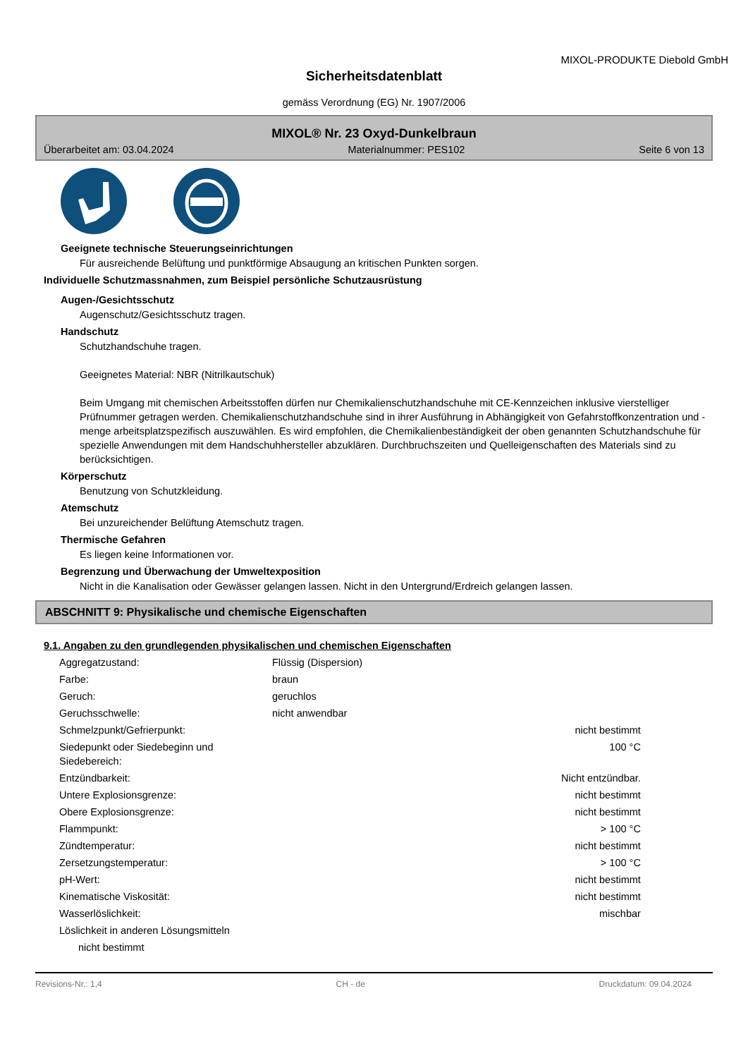MIXOL-PRODUKTE Diebold GmbH
Sicherheitsdatenblatt
gemäss Verordnung (EG) Nr. 1907/2006
MIXOL® Nr. 23 Oxyd-Dunkelbraun
Überarbeitet am: 03.04.2024 Materialnummer: PES102 Seite 6 von 13
Geeignete technische Steuerungseinrichtungen
Für ausreichende Belüftung und punktförmige Absaugung an kritischen Punkten sorgen.
Individuelle Schutzmassnahmen, zum Beispiel persönliche Schutzausrüstung
Augen-/Gesichtsschutz
Augenschutz/Gesichtsschutz tragen.
Handschutz
Schutzhandschuhe tragen.
Geeignetes Material: NBR (Nitrilkautschuk)
Beim Umgang mit chemischen Arbeitsstoffen dürfen nur Chemikalienschutzhandschuhe mit CE-Kennzeichen inklusive vierstelliger Prüfnummer getragen werden. Chemikalienschutzhandschuhe sind in ihrer Ausführung in Abhängigkeit von Gefahrstoffkonzentration und -menge arbeitsplatzspezifisch auszuwählen. Es wird empfohlen, die Chemikalienbeständigkeit der oben genannten Schutzhandschuhe für spezielle Anwendungen mit dem Handschuhhersteller abzuklären. Durchbruchszeiten und Quelleigenschaften des Materials sind zu berücksichtigen.
Körperschutz
Benutzung von Schutzkleidung.
Atemschutz
Bei unzureichender Belüftung Atemschutz tragen.
Thermische Gefahren
Es liegen keine Informationen vor.
Begrenzung und Überwachung der Umweltexposition
Nicht in die Kanalisation oder Gewässer gelangen lassen. Nicht in den Untergrund/Erdreich gelangen lassen.
ABSCHNITT 9: Physikalische und chemische Eigenschaften
9.1. Angaben zu den grundlegenden physikalischen und chemischen Eigenschaften
| Aggregatzustand: | Flüssig (Dispersion) | |
| Farbe: | braun | |
| Geruch: | geruchlos | |
| Geruchsschwelle: | nicht anwendbar | |
| Schmelzpunkt/Gefrierpunkt: | | nicht bestimmt |
| Siedepunkt oder Siedebeginn und Siedebereich: | | 100 °C |
| Entzündbarkeit: | | Nicht entzündbar. |
| Untere Explosionsgrenze: | | nicht bestimmt |
| Obere Explosionsgrenze: | | nicht bestimmt |
| Flammpunkt: | | > 100 °C |
| Zündtemperatur: | | nicht bestimmt |
| Zersetzungstemperatur: | | > 100 °C |
| pH-Wert: | | nicht bestimmt |
| Kinematische Viskosität: | | nicht bestimmt |
| Wasserlöslichkeit: | | mischbar |
| Löslichkeit in anderen Lösungsmitteln | | |
| nicht bestimmt | | |
Revisions-Nr.: 1,4 CH - de Druckdatum: 09.04.2024